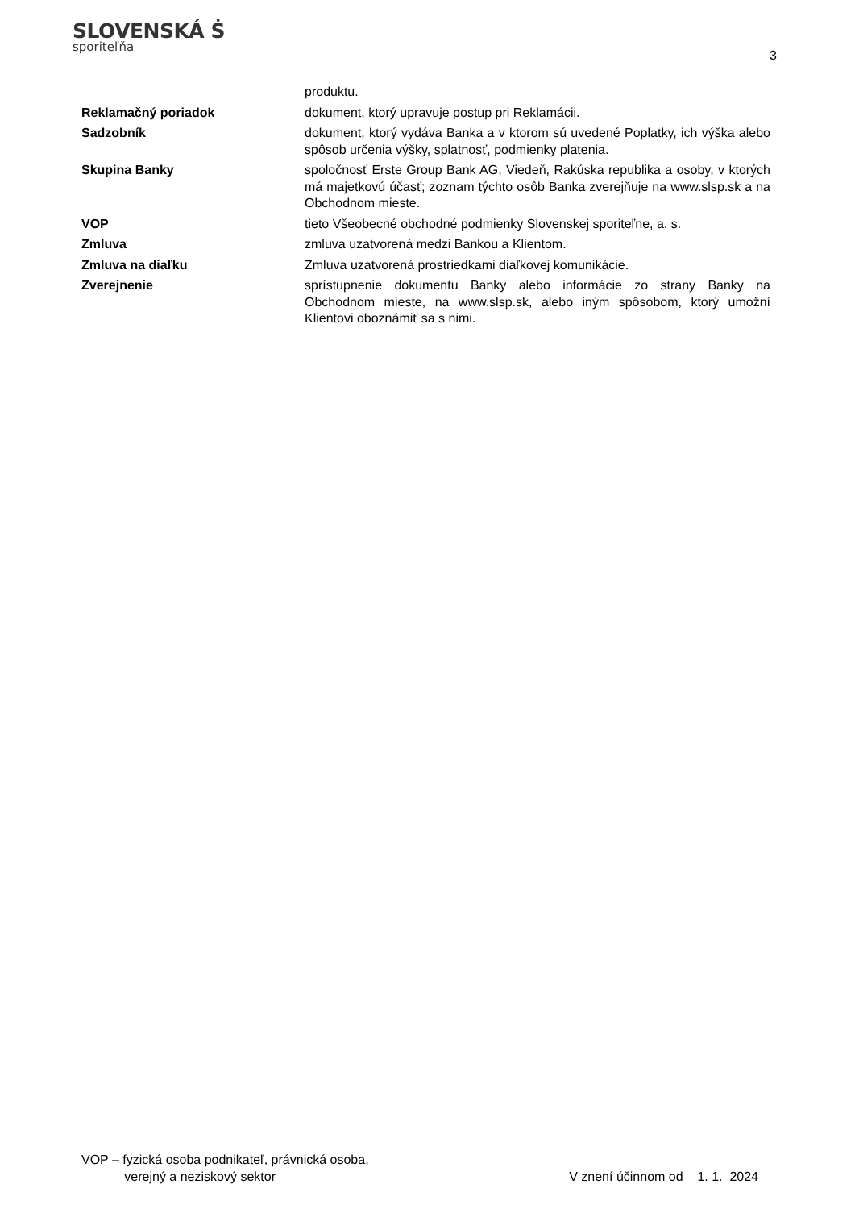SLOVENSKÁ Ṡ
sporiteľňa
3
produktu.
Reklamačný poriadok dokument, ktorý upravuje postup pri Reklamácii.
Sadzobník dokument, ktorý vydáva Banka a v ktorom sú uvedené Poplatky, ich výška alebo spôsob určenia výšky, splatnosť, podmienky platenia.
Skupina Banky spoločnosť Erste Group Bank AG, Viedeň, Rakúska republika a osoby, v ktorých má majetkovú účasť; zoznam týchto osôb Banka zverejňuje na www.slsp.sk a na Obchodnom mieste.
VOP tieto Všeobecné obchodné podmienky Slovenskej sporiteľne, a. s.
Zmluva zmluva uzatvorená medzi Bankou a Klientom.
Zmluva na diaľku Zmluva uzatvorená prostriedkami diaľkovej komunikácie.
Zverejnenie sprístupnenie dokumentu Banky alebo informácie zo strany Banky na Obchodnom mieste, na www.slsp.sk, alebo iným spôsobom, ktorý umožní Klientovi oboznámiť sa s nimi.
VOP – fyzická osoba podnikateľ, právnická osoba,
verejný a neziskový sektor
V znení účinnom od 1. 1. 2024